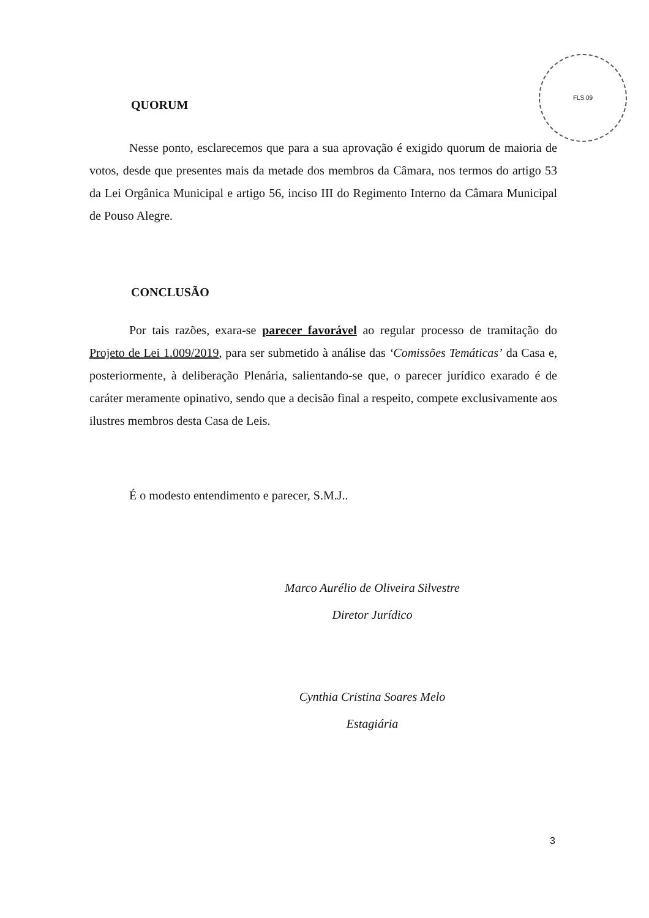FLS 09
QUORUM
Nesse ponto, esclarecemos que para a sua aprovação é exigido quorum de maioria de votos, desde que presentes mais da metade dos membros da Câmara, nos termos do artigo 53 da Lei Orgânica Municipal e artigo 56, inciso III do Regimento Interno da Câmara Municipal de Pouso Alegre.
CONCLUSÃO
Por tais razões, exara-se parecer favorável ao regular processo de tramitação do Projeto de Lei 1.009/2019, para ser submetido à análise das ‘Comissões Temáticas’ da Casa e, posteriormente, à deliberação Plenária, salientando-se que, o parecer jurídico exarado é de caráter meramente opinativo, sendo que a decisão final a respeito, compete exclusivamente aos ilustres membros desta Casa de Leis.
É o modesto entendimento e parecer, S.M.J..
Marco Aurélio de Oliveira Silvestre
Diretor Jurídico
Cynthia Cristina Soares Melo
Estagiária
3